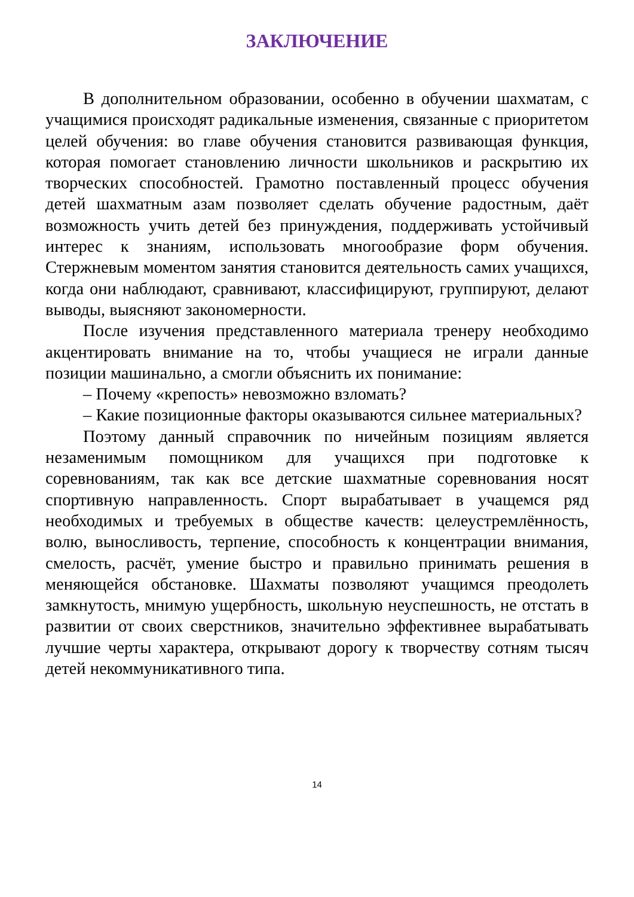ЗАКЛЮЧЕНИЕ
В дополнительном образовании, особенно в обучении шахматам, с учащимися происходят радикальные изменения, связанные с приоритетом целей обучения: во главе обучения становится развивающая функция, которая помогает становлению личности школьников и раскрытию их творческих способностей. Грамотно поставленный процесс обучения детей шахматным азам позволяет сделать обучение радостным, даёт возможность учить детей без принуждения, поддерживать устойчивый интерес к знаниям, использовать многообразие форм обучения. Стержневым моментом занятия становится деятельность самих учащихся, когда они наблюдают, сравнивают, классифицируют, группируют, делают выводы, выясняют закономерности.
После изучения представленного материала тренеру необходимо акцентировать внимание на то, чтобы учащиеся не играли данные позиции машинально, а смогли объяснить их понимание:
– Почему «крепость» невозможно взломать?
– Какие позиционные факторы оказываются сильнее материальных?
Поэтому данный справочник по ничейным позициям является незаменимым помощником для учащихся при подготовке к соревнованиям, так как все детские шахматные соревнования носят спортивную направленность. Спорт вырабатывает в учащемся ряд необходимых и требуемых в обществе качеств: целеустремлённость, волю, выносливость, терпение, способность к концентрации внимания, смелость, расчёт, умение быстро и правильно принимать решения в меняющейся обстановке. Шахматы позволяют учащимся преодолеть замкнутость, мнимую ущербность, школьную неуспешность, не отстать в развитии от своих сверстников, значительно эффективнее вырабатывать лучшие черты характера, открывают дорогу к творчеству сотням тысяч детей некоммуникативного типа.
14